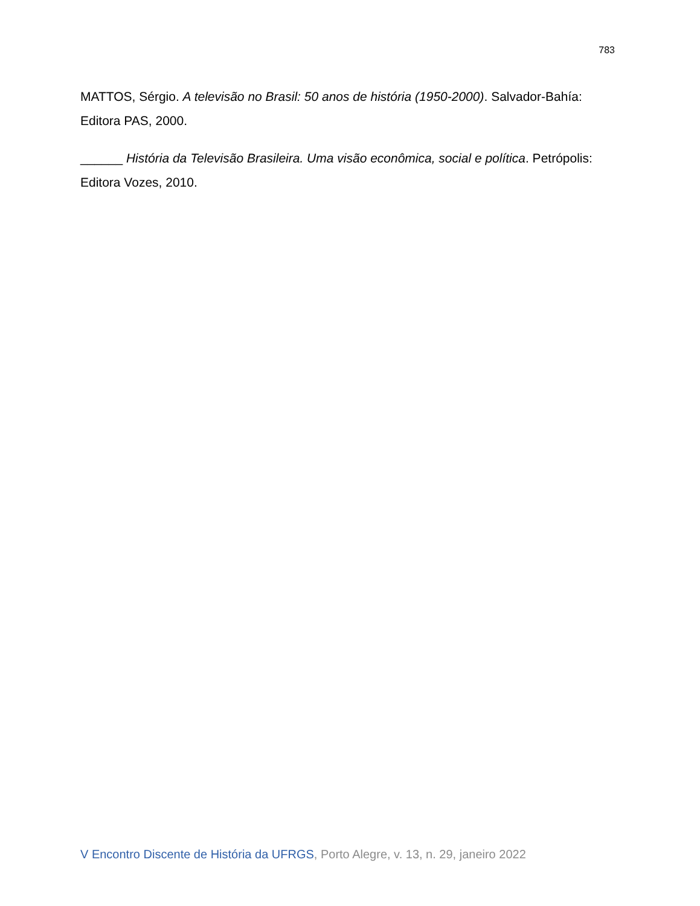783
MATTOS, Sérgio. A televisão no Brasil: 50 anos de história (1950-2000). Salvador-Bahía: Editora PAS, 2000.
______ História da Televisão Brasileira. Uma visão econômica, social e política. Petrópolis: Editora Vozes, 2010.
V Encontro Discente de História da UFRGS, Porto Alegre, v. 13, n. 29, janeiro 2022